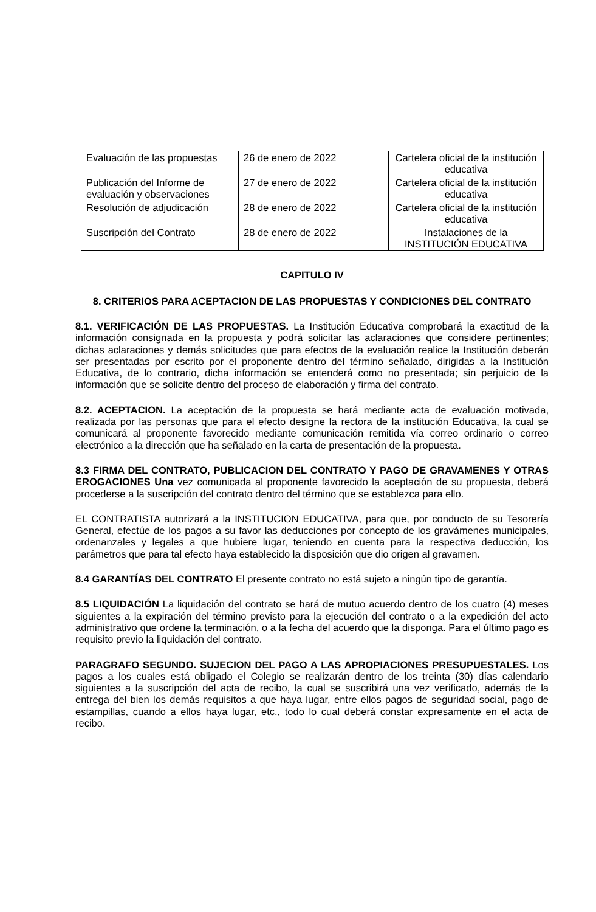| Evaluación de las propuestas | 26 de enero de 2022 | Cartelera oficial de la institución educativa |
| Publicación del Informe de evaluación y observaciones | 27 de enero de 2022 | Cartelera oficial de la institución educativa |
| Resolución de adjudicación | 28 de enero de 2022 | Cartelera oficial de la institución educativa |
| Suscripción del Contrato | 28 de enero de 2022 | Instalaciones de la INSTITUCIÓN EDUCATIVA |
CAPITULO IV
8. CRITERIOS PARA ACEPTACION DE LAS PROPUESTAS Y CONDICIONES DEL CONTRATO
8.1. VERIFICACIÓN DE LAS PROPUESTAS. La Institución Educativa comprobará la exactitud de la información consignada en la propuesta y podrá solicitar las aclaraciones que considere pertinentes; dichas aclaraciones y demás solicitudes que para efectos de la evaluación realice la Institución deberán ser presentadas por escrito por el proponente dentro del término señalado, dirigidas a la Institución Educativa, de lo contrario, dicha información se entenderá como no presentada; sin perjuicio de la información que se solicite dentro del proceso de elaboración y firma del contrato.
8.2. ACEPTACION. La aceptación de la propuesta se hará mediante acta de evaluación motivada, realizada por las personas que para el efecto designe la rectora de la institución Educativa, la cual se comunicará al proponente favorecido mediante comunicación remitida vía correo ordinario o correo electrónico a la dirección que ha señalado en la carta de presentación de la propuesta.
8.3 FIRMA DEL CONTRATO, PUBLICACION DEL CONTRATO Y PAGO DE GRAVAMENES Y OTRAS EROGACIONES Una vez comunicada al proponente favorecido la aceptación de su propuesta, deberá procederse a la suscripción del contrato dentro del término que se establezca para ello.
EL CONTRATISTA autorizará a la INSTITUCION EDUCATIVA, para que, por conducto de su Tesorería General, efectúe de los pagos a su favor las deducciones por concepto de los gravámenes municipales, ordenanzales y legales a que hubiere lugar, teniendo en cuenta para la respectiva deducción, los parámetros que para tal efecto haya establecido la disposición que dio origen al gravamen.
8.4 GARANTÍAS DEL CONTRATO El presente contrato no está sujeto a ningún tipo de garantía.
8.5 LIQUIDACIÓN La liquidación del contrato se hará de mutuo acuerdo dentro de los cuatro (4) meses siguientes a la expiración del término previsto para la ejecución del contrato o a la expedición del acto administrativo que ordene la terminación, o a la fecha del acuerdo que la disponga. Para el último pago es requisito previo la liquidación del contrato.
PARAGRAFO SEGUNDO. SUJECION DEL PAGO A LAS APROPIACIONES PRESUPUESTALES. Los pagos a los cuales está obligado el Colegio se realizarán dentro de los treinta (30) días calendario siguientes a la suscripción del acta de recibo, la cual se suscribirá una vez verificado, además de la entrega del bien los demás requisitos a que haya lugar, entre ellos pagos de seguridad social, pago de estampillas, cuando a ellos haya lugar, etc., todo lo cual deberá constar expresamente en el acta de recibo.